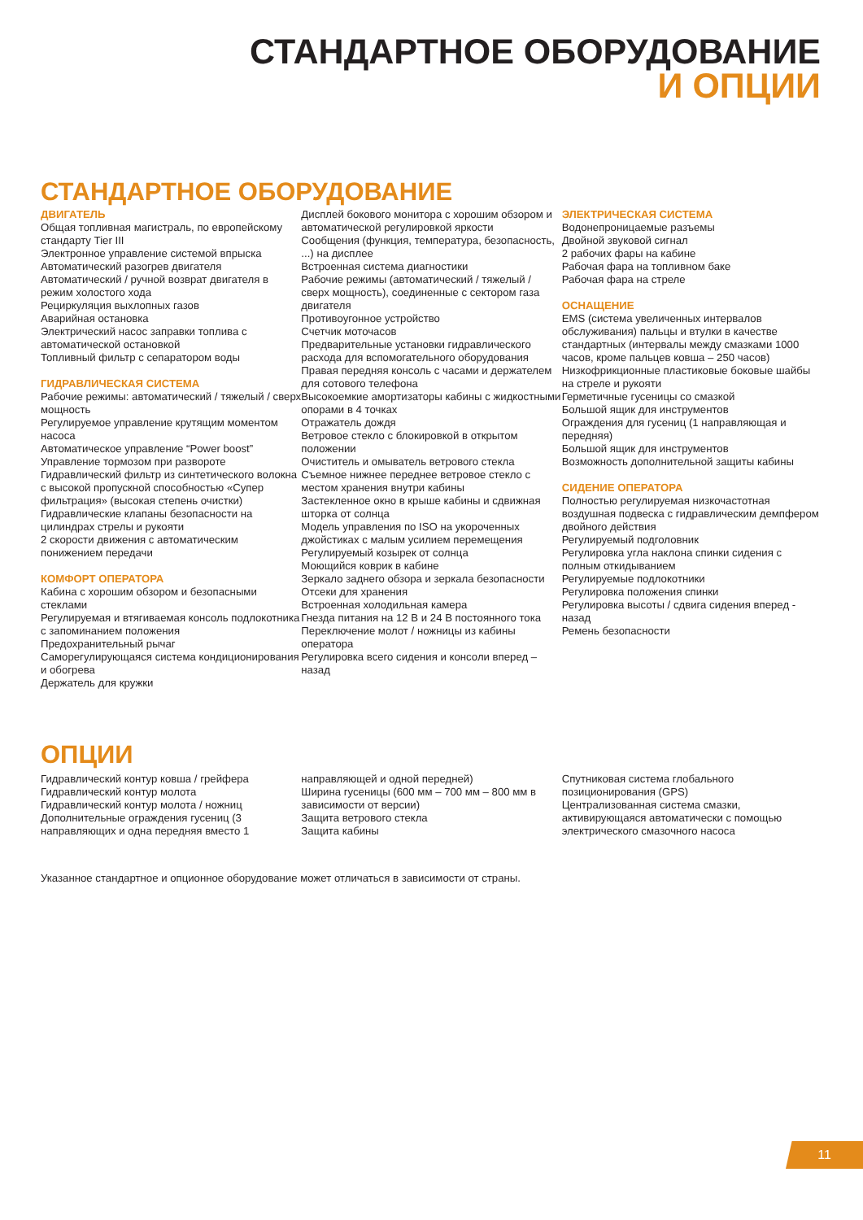СТАНДАРТНОЕ ОБОРУДОВАНИЕ
И ОПЦИИ
СТАНДАРТНОЕ ОБОРУДОВАНИЕ
ДВИГАТЕЛЬ
Общая топливная магистраль, по европейскому стандарту Tier III
Электронное управление системой впрыска
Автоматический разогрев двигателя
Автоматический / ручной возврат двигателя в режим холостого хода
Рециркуляция выхлопных газов
Аварийная остановка
Электрический насос заправки топлива с автоматической остановкой
Топливный фильтр с сепаратором воды
ГИДРАВЛИЧЕСКАЯ СИСТЕМА
Рабочие режимы: автоматический / тяжелый / сверх мощность
Регулируемое управление крутящим моментом насоса
Автоматическое управление “Power boost”
Управление тормозом при развороте
Гидравлический фильтр из синтетического волокна с высокой пропускной способностью «Супер фильтрация» (высокая степень очистки)
Гидравлические клапаны безопасности на цилиндрах стрелы и рукояти
2 скорости движения с автоматическим понижением передачи
КОМФОРТ ОПЕРАТОРА
Кабина с хорошим обзором и безопасными стеклами
Регулируемая и втягиваемая консоль подлокотника с запоминанием положения
Предохранительный рычаг
Саморегулирующаяся система кондиционирования и обогрева
Держатель для кружки
Дисплей бокового монитора с хорошим обзором и автоматической регулировкой яркости
Сообщения (функция, температура, безопасность, ...) на дисплее
Встроенная система диагностики
Рабочие режимы (автоматический / тяжелый / сверх мощность), соединенные с сектором газа двигателя
Противоугонное устройство
Счетчик моточасов
Предварительные установки гидравлического расхода для вспомогательного оборудования
Правая передняя консоль с часами и держателем для сотового телефона
Высокоемкие амортизаторы кабины с жидкостными опорами в 4 точках
Отражатель дождя
Ветровое стекло с блокировкой в открытом положении
Очиститель и омыватель ветрового стекла
Съемное нижнее переднее ветровое стекло с местом хранения внутри кабины
Застекленное окно в крыше кабины и сдвижная шторка от солнца
Модель управления по ISO на укороченных джойстиках с малым усилием перемещения
Регулируемый козырек от солнца
Моющийся коврик в кабине
Зеркало заднего обзора и зеркала безопасности
Отсеки для хранения
Встроенная холодильная камера
Гнезда питания на 12 В и 24 В постоянного тока
Переключение молот / ножницы из кабины оператора
Регулировка всего сидения и консоли вперед – назад
ЭЛЕКТРИЧЕСКАЯ СИСТЕМА
Водонепроницаемые разъемы
Двойной звуковой сигнал
2 рабочих фары на кабине
Рабочая фара на топливном баке
Рабочая фара на стреле
ОСНАЩЕНИЕ
EMS (система увеличенных интервалов обслуживания) пальцы и втулки в качестве стандартных (интервалы между смазками 1000 часов, кроме пальцев ковша – 250 часов)
Низкофрикционные пластиковые боковые шайбы на стреле и рукояти
Герметичные гусеницы со смазкой
Большой ящик для инструментов
Ограждения для гусениц (1 направляющая и передняя)
Большой ящик для инструментов
Возможность дополнительной защиты кабины
СИДЕНИЕ ОПЕРАТОРА
Полностью регулируемая низкочастотная воздушная подвеска с гидравлическим демпфером двойного действия
Регулируемый подголовник
Регулировка угла наклона спинки сидения с полным откидыванием
Регулируемые подлокотники
Регулировка положения спинки
Регулировка высоты / сдвига сидения вперед - назад
Ремень безопасности
ОПЦИИ
Гидравлический контур ковша / грейфера
Гидравлический контур молота
Гидравлический контур молота / ножниц
Дополнительные ограждения гусениц (3 направляющих и одна передняя вместо 1
направляющей и одной передней)
Ширина гусеницы (600 мм – 700 мм – 800 мм в зависимости от версии)
Защита ветрового стекла
Защита кабины
Спутниковая система глобального позиционирования (GPS)
Централизованная система смазки, активирующаяся автоматически с помощью электрического смазочного насоса
Указанное стандартное и опционное оборудование может отличаться в зависимости от страны.
11